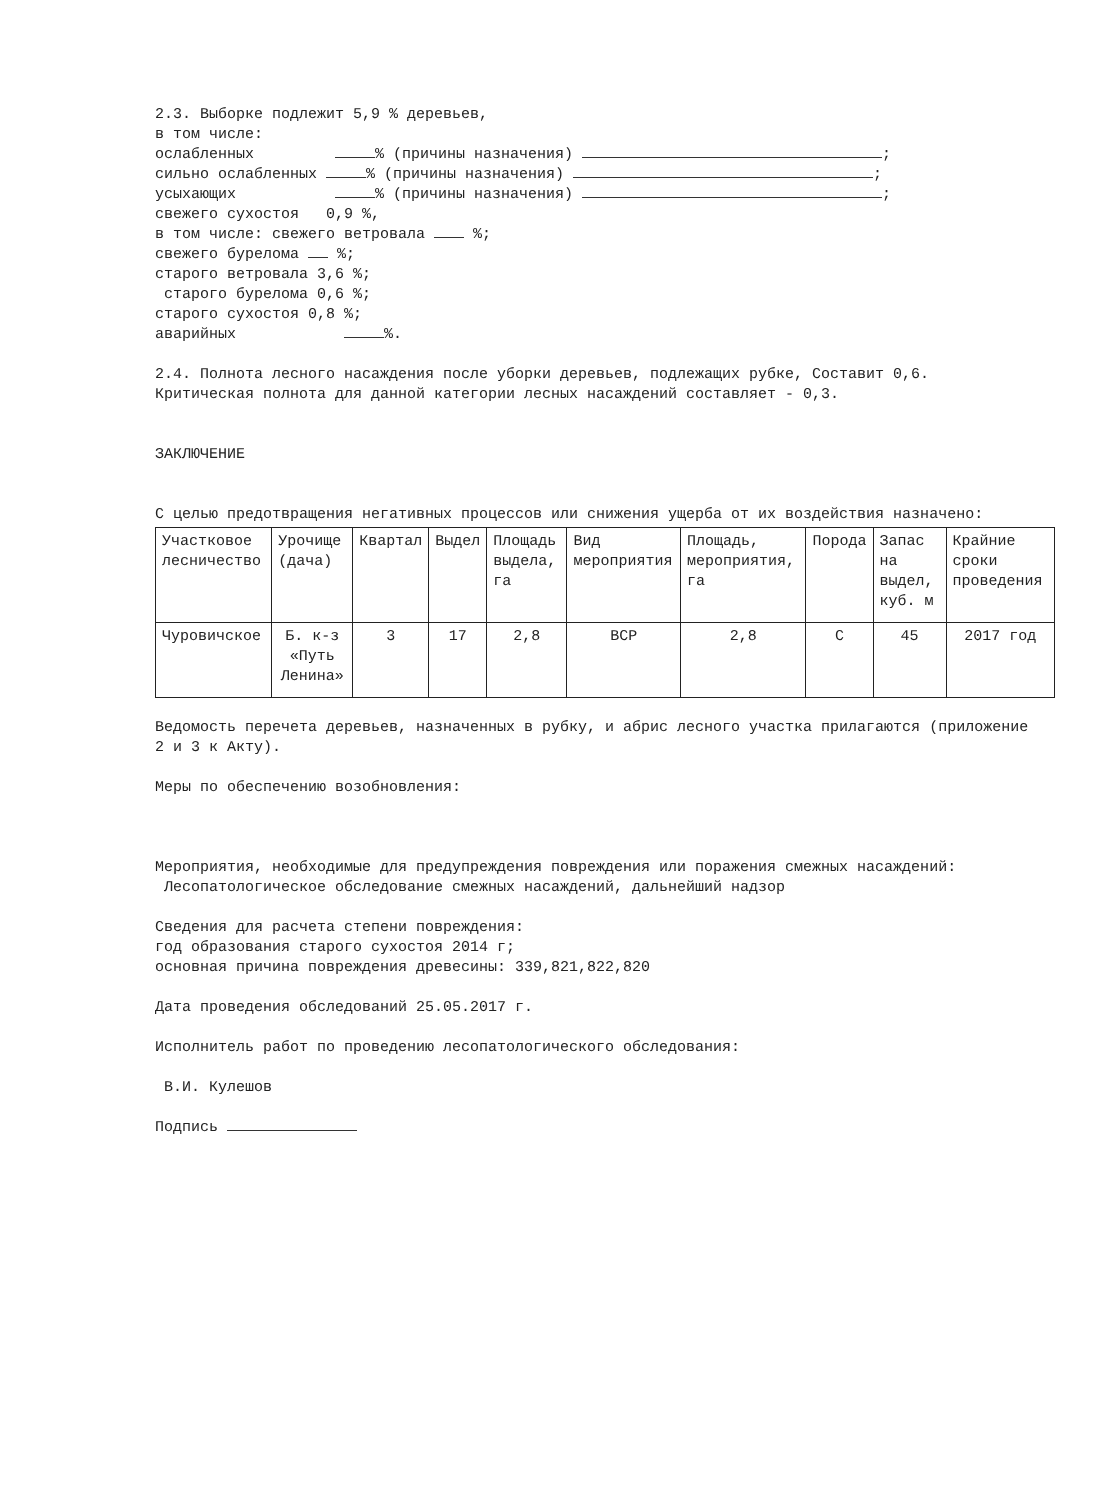2.3. Выборке подлежит 5,9 % деревьев,
в том числе:
ослабленных % (причины назначения) ;
сильно ослабленных % (причины назначения) ;
усыхающих % (причины назначения) ;
свежего сухостоя 0,9 %,
в том числе: свежего ветровала %;
свежего бурелома %;
старого ветровала 3,6 %;
старого бурелома 0,6 %;
старого сухостоя 0,8 %;
аварийных %.
2.4. Полнота лесного насаждения после уборки деревьев, подлежащих рубке, Составит 0,6.
Критическая полнота для данной категории лесных насаждений составляет - 0,3.
ЗАКЛЮЧЕНИЕ
С целью предотвращения негативных процессов или снижения ущерба от их воздействия назначено:
| Участковое лесничество | Урочище (дача) | Квартал | Выдел | Площадь выдела, га | Вид мероприятия | Площадь, мероприятия, га | Порода | Запас на выдел, куб. м | Крайние сроки проведения |
| Чуровичское | Б. к-з «Путь Ленина» | 3 | 17 | 2,8 | ВСР | 2,8 | С | 45 | 2017 год |
Ведомость перечета деревьев, назначенных в рубку, и абрис лесного участка прилагаются (приложение 2 и 3 к Акту).
Меры по обеспечению возобновления:
Мероприятия, необходимые для предупреждения повреждения или поражения смежных насаждений:
Лесопатологическое обследование смежных насаждений, дальнейший надзор
Сведения для расчета степени повреждения:
год образования старого сухостоя 2014 г;
основная причина повреждения древесины: 339,821,822,820
Дата проведения обследований 25.05.2017 г.
Исполнитель работ по проведению лесопатологического обследования:
В.И. Кулешов
Подпись